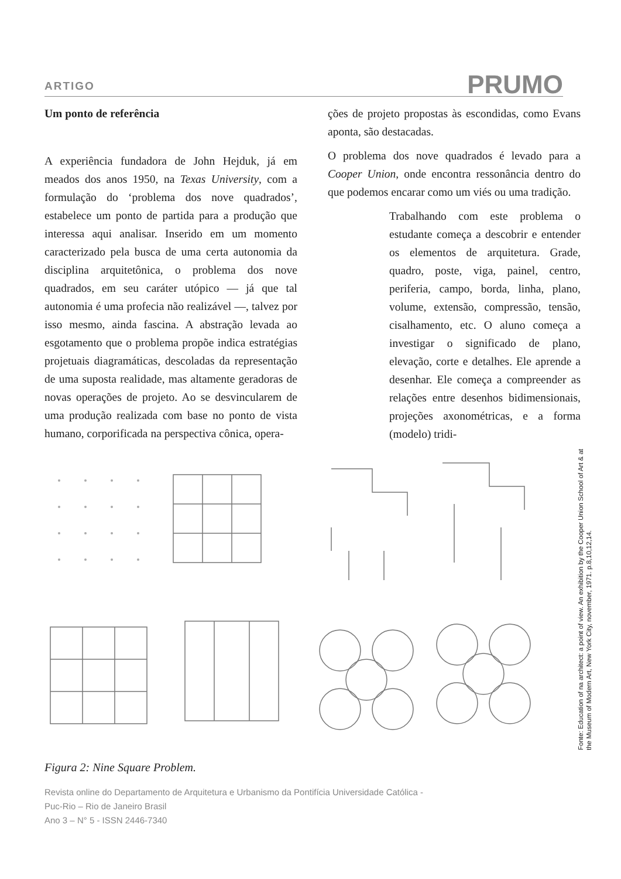ARTIGO PRUMO
Um ponto de referência
A experiência fundadora de John Hejduk, já em meados dos anos 1950, na Texas University, com a formulação do ‘problema dos nove quadrados’, estabelece um ponto de partida para a produção que interessa aqui analisar. Inserido em um momento caracterizado pela busca de uma certa autonomia da disciplina arquitetônica, o problema dos nove quadrados, em seu caráter utópico — já que tal autonomia é uma profecia não realizável —, talvez por isso mesmo, ainda fascina. A abstração levada ao esgotamento que o problema propõe indica estratégias projetuais diagramáticas, descoladas da representação de uma suposta realidade, mas altamente geradoras de novas operações de projeto. Ao se desvincularem de uma produção realizada com base no ponto de vista humano, corporificada na perspectiva cônica, opera-
ções de projeto propostas às escondidas, como Evans aponta, são destacadas.
O problema dos nove quadrados é levado para a Cooper Union, onde encontra ressonância dentro do que podemos encarar como um viés ou uma tradição.
Trabalhando com este problema o estudante começa a descobrir e entender os elementos de arquitetura. Grade, quadro, poste, viga, painel, centro, periferia, campo, borda, linha, plano, volume, extensão, compressão, tensão, cisalhamento, etc. O aluno começa a investigar o significado de plano, elevação, corte e detalhes. Ele aprende a desenhar. Ele começa a compreender as relações entre desenhos bidimensionais, projeções axonométricas, e a forma (modelo) tridi-
Fonte: Education of na architect: a point of view. An exhibition by the Cooper Union School of Art & at the Museum of Modern Art, New York City, november, 1971. p.8,10,12,14.
Figura 2: Nine Square Problem.
Revista online do Departamento de Arquitetura e Urbanismo da Pontifícia Universidade Católica -
Puc-Rio – Rio de Janeiro Brasil
Ano 3 – N° 5 - ISSN 2446-7340